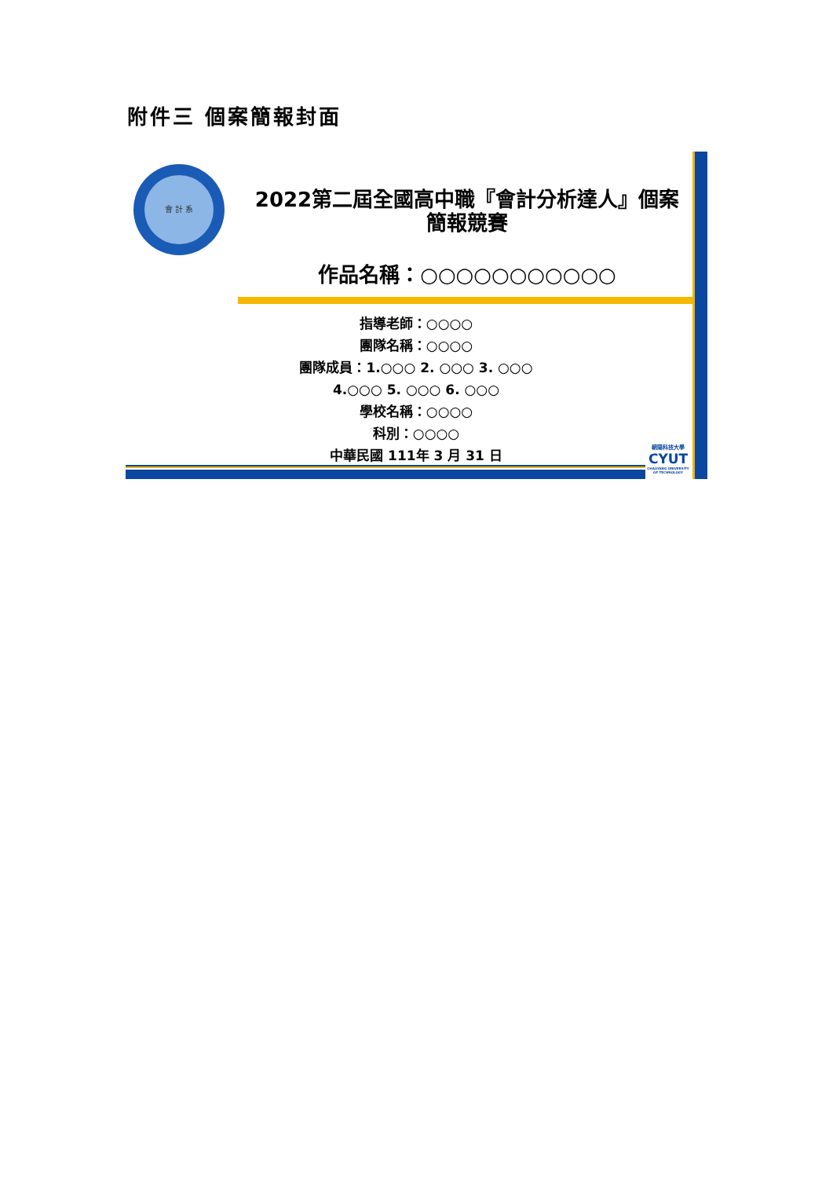附件三 個案簡報封面
會 計 系
2022第二屆全國高中職『會計分析達人』個案
簡報競賽
作品名稱：○○○○○○○○○○○
指導老師：○○○○
團隊名稱：○○○○
團隊成員：1.○○○ 2. ○○○ 3. ○○○
4.○○○ 5. ○○○ 6. ○○○
學校名稱：○○○○
科別：○○○○
中華民國 111年 3 月 31 日
朝陽科技大學
CYUT
CHAOYANG UNIVERSITY OF TECHNOLOGY